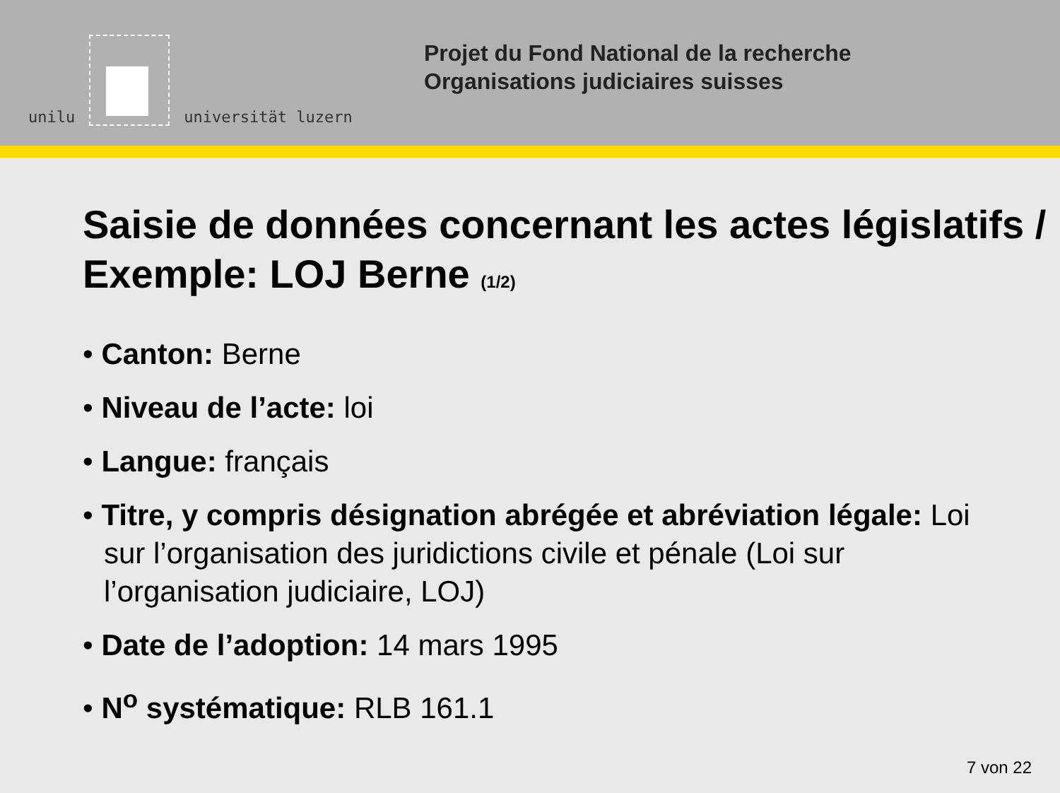unilu
universität luzern
Projet du Fond National de la recherche
Organisations judiciaires suisses
Saisie de données concernant les actes législatifs / Exemple: LOJ Berne (1/2)
• Canton: Berne
• Niveau de l’acte: loi
• Langue: français
• Titre, y compris désignation abrégée et abréviation légale: Loi sur l’organisation des juridictions civile et pénale (Loi sur l’organisation judiciaire, LOJ)
• Date de l’adoption: 14 mars 1995
• N<sup>o</sup> systématique: RLB 161.1
7 von 22